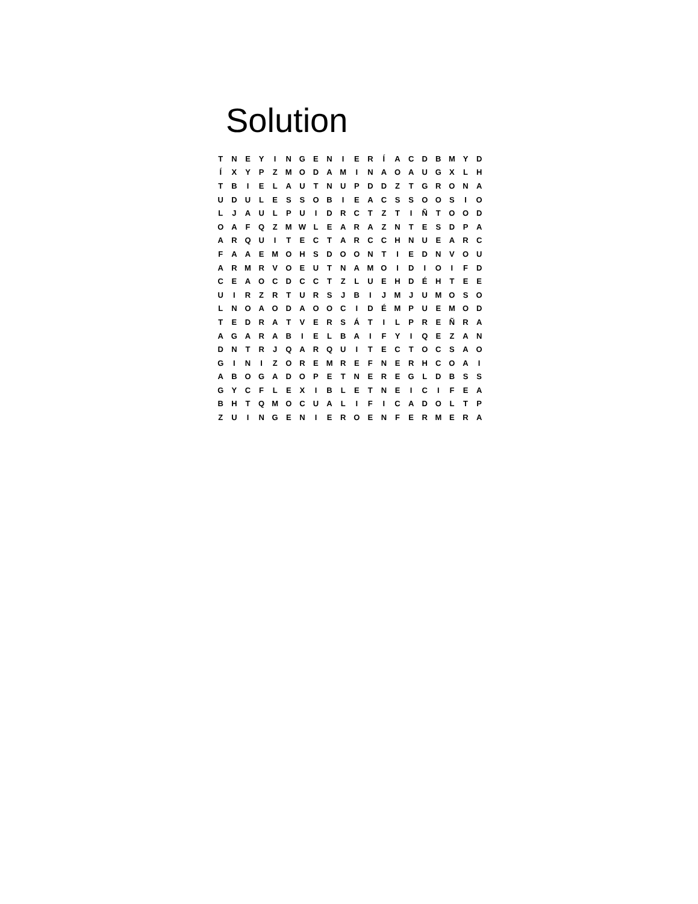Solution
| T | N | E | Y | I | N | G | E | N | I | E | R | Í | A | C | D | B | M | Y | D |
| Í | X | Y | P | Z | M | O | D | A | M | I | N | A | O | A | U | G | X | L | H |
| T | B | I | E | L | A | U | T | N | U | P | D | D | Z | T | G | R | O | N | A |
| U | D | U | L | E | S | S | O | B | I | E | A | C | S | S | O | O | S | I | O |
| L | J | A | U | L | P | U | I | D | R | C | T | Z | T | I | Ñ | T | O | O | D |
| O | A | F | Q | Z | M | W | L | E | A | R | A | Z | N | T | E | S | D | P | A |
| A | R | Q | U | I | T | E | C | T | A | R | C | C | H | N | U | E | A | R | C |
| F | A | A | E | M | O | H | S | D | O | O | N | T | I | E | D | N | V | O | U |
| A | R | M | R | V | O | E | U | T | N | A | M | O | I | D | I | O | I | F | D |
| C | E | A | O | C | D | C | C | T | Z | L | U | E | H | D | É | H | T | E | E |
| U | I | R | Z | R | T | U | R | S | J | B | I | J | M | J | U | M | O | S | O |
| L | N | O | A | O | D | A | O | O | C | I | D | É | M | P | U | E | M | O | D |
| T | E | D | R | A | T | V | E | R | S | Á | T | I | L | P | R | E | Ñ | R | A |
| A | G | A | R | A | B | I | E | L | B | A | I | F | Y | I | Q | E | Z | A | N |
| D | N | T | R | J | Q | A | R | Q | U | I | T | E | C | T | O | C | S | A | O |
| G | I | N | I | Z | O | R | E | M | R | E | F | N | E | R | H | C | O | A | I |
| A | B | O | G | A | D | O | P | E | T | N | E | R | E | G | L | D | B | S | S |
| G | Y | C | F | L | E | X | I | B | L | E | T | N | E | I | C | I | F | E | A |
| B | H | T | Q | M | O | C | U | A | L | I | F | I | C | A | D | O | L | T | P |
| Z | U | I | N | G | E | N | I | E | R | O | E | N | F | E | R | M | E | R | A |